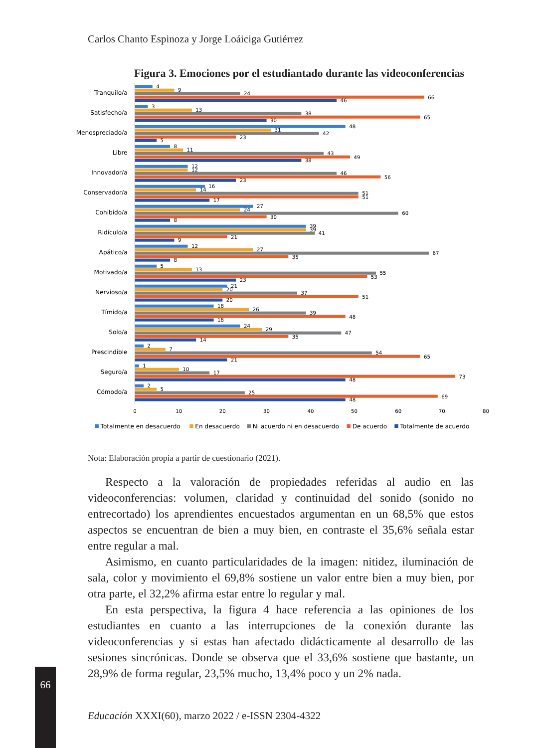Carlos Chanto Espinoza y Jorge Loáiciga Gutiérrez
Figura 3. Emociones por el estudiantado durante las videoconferencias
Tranquilo/a
4
9
24
66
46
Satisfecho/a
3
13
38
65
30
Menospreciado/a
48
31
42
23
5
Libre
8
11
43
49
38
Innovador/a
12
12
46
56
23
Conservador/a
16
14
51
51
17
Cohibido/a
27
24
60
30
8
Ridículo/a
39
39
41
21
9
Apático/a
12
27
67
35
8
Motivado/a
5
13
55
53
23
Nervioso/a
21
20
37
51
20
Tímido/a
18
26
39
48
18
Solo/a
24
29
47
35
14
Prescindible
2
7
54
65
21
Seguro/a
1
10
17
73
48
Cómodo/a
2
5
25
69
48
0
10
20
30
40
50
60
70
80
Totalmente en desacuerdo
En desacuerdo
Ni acuerdo ni en desacuerdo
De acuerdo
Totalmente de acuerdo
Nota: Elaboración propia a partir de cuestionario (2021).
Respecto a la valoración de propiedades referidas al audio en las videoconferencias: volumen, claridad y continuidad del sonido (sonido no entrecortado) los aprendientes encuestados argumentan en un 68,5% que estos aspectos se encuentran de bien a muy bien, en contraste el 35,6% señala estar entre regular a mal.
Asimismo, en cuanto particularidades de la imagen: nitidez, iluminación de sala, color y movimiento el 69,8% sostiene un valor entre bien a muy bien, por otra parte, el 32,2% afirma estar entre lo regular y mal.
En esta perspectiva, la figura 4 hace referencia a las opiniones de los estudiantes en cuanto a las interrupciones de la conexión durante las videoconferencias y si estas han afectado didácticamente al desarrollo de las sesiones sincrónicas. Donde se observa que el 33,6% sostiene que bastante, un 28,9% de forma regular, 23,5% mucho, 13,4% poco y un 2% nada.
66
Educación XXXI(60), marzo 2022 / e-ISSN 2304-4322